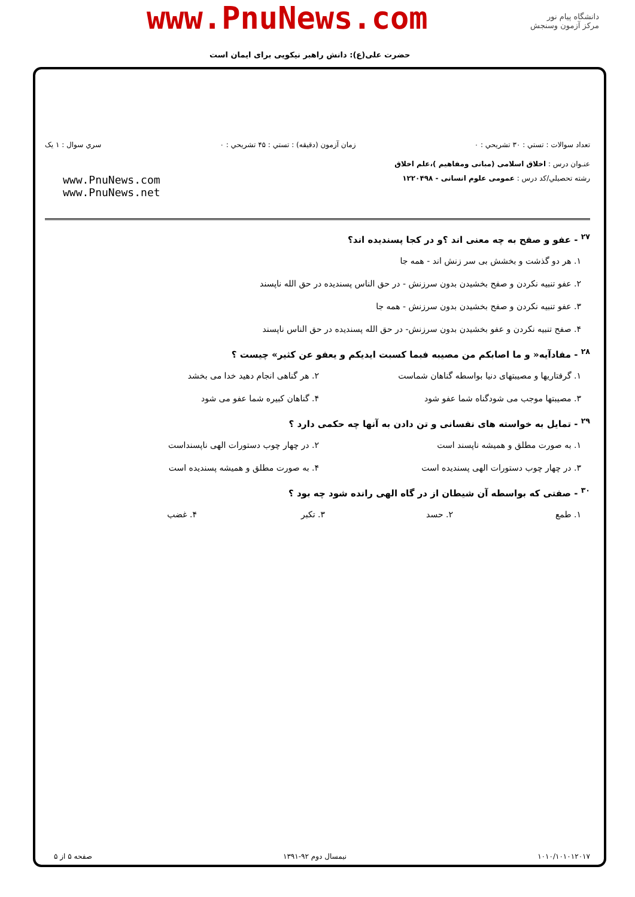دانشگاه پیام نور
مرکز آزمون وسنجش
www.PnuNews.com
حضرت علی(ع): دانش راهبر نیکویی برای ایمان است
تعداد سوالات : تستي : ۳۰ تشريحي : ۰ زمان آزمون (دقيقه) : تستي : ۴۵ تشريحي : ۰ سري سوال : ۱ يک
عنـوان درس : اخلاق اسلامی (مبانی ومفاهیم )،علم اخلاق
رشته تحصيلي/کد درس : عمومی علوم انسانی - ۱۲۲۰۴۹۸
www.PnuNews.com
www.PnuNews.net
<sup>۲۷</sup> - عفو و صفح به چه معنی اند ؟و در کجا پسندیده اند؟
۱. هر دو گذشت و بخشش بی سر زنش اند - همه جا
۲. عفو تنبیه نکردن و صفح بخشیدن بدون سرزنش - در حق الناس پسندیده در حق الله ناپسند
۳. عفو تنبیه نکردن و صفح بخشیدن بدون سرزنش - همه جا
۴. صفح تنبیه نکردن و عفو بخشیدن بدون سرزنش- در حق الله پسندیده در حق الناس ناپسند
<sup>۲۸</sup> - مفادآیه« و ما اصابکم من مصیبه فبما کسبت ایدیکم و یعفو عن کثیر» چیست ؟
۱. گرفتاریها و مصیبتهای دنیا بواسطه گناهان شماست ۲. هر گناهی انجام دهید خدا می بخشد ۳. مصیبتها موجب می شودگناه شما عفو شود ۴. گناهان کبیره شما عفو می شود
<sup>۲۹</sup> - تمایل به خواسته های نفسانی و تن دادن به آنها چه حکمی دارد ؟
۱. به صورت مطلق و همیشه ناپسند است ۲. در چهار چوب دستورات الهی ناپسنداست ۳. در چهار چوب دستورات الهی پسندیده است ۴. به صورت مطلق و همیشه پسندیده است
<sup>۳۰</sup> - صفتی که بواسطه آن شیطان از در گاه الهی رانده شود چه بود ؟
۱. طمع ۲. حسد ۳. تکبر ۴. غضب
۱۰۱۰/۱۰۱۰۱۲۰۱۷ نیمسال دوم ۹۲-۱۳۹۱ صفحه ۵ از ۵